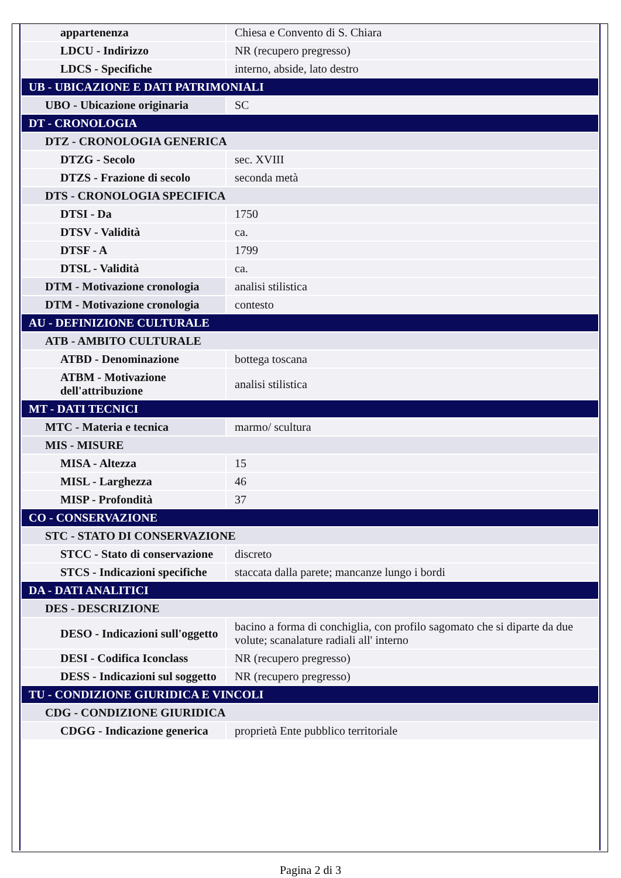| appartenenza | Chiesa e Convento di S. Chiara |
| LDCU - Indirizzo | NR (recupero pregresso) |
| LDCS - Specifiche | interno, abside, lato destro |
| UB - UBICAZIONE E DATI PATRIMONIALI | |
| UBO - Ubicazione originaria | SC |
| DT - CRONOLOGIA | |
| DTZ - CRONOLOGIA GENERICA | |
| DTZG - Secolo | sec. XVIII |
| DTZS - Frazione di secolo | seconda metà |
| DTS - CRONOLOGIA SPECIFICA | |
| DTSI - Da | 1750 |
| DTSV - Validità | ca. |
| DTSF - A | 1799 |
| DTSL - Validità | ca. |
| DTM - Motivazione cronologia | analisi stilistica |
| DTM - Motivazione cronologia | contesto |
| AU - DEFINIZIONE CULTURALE | |
| ATB - AMBITO CULTURALE | |
| ATBD - Denominazione | bottega toscana |
| ATBM - Motivazione dell'attribuzione | analisi stilistica |
| MT - DATI TECNICI | |
| MTC - Materia e tecnica | marmo/ scultura |
| MIS - MISURE | |
| MISA - Altezza | 15 |
| MISL - Larghezza | 46 |
| MISP - Profondità | 37 |
| CO - CONSERVAZIONE | |
| STC - STATO DI CONSERVAZIONE | |
| STCC - Stato di conservazione | discreto |
| STCS - Indicazioni specifiche | staccata dalla parete; mancanze lungo i bordi |
| DA - DATI ANALITICI | |
| DES - DESCRIZIONE | |
| DESO - Indicazioni sull'oggetto | bacino a forma di conchiglia, con profilo sagomato che si diparte da due volute; scanalature radiali all' interno |
| DESI - Codifica Iconclass | NR (recupero pregresso) |
| DESS - Indicazioni sul soggetto | NR (recupero pregresso) |
| TU - CONDIZIONE GIURIDICA E VINCOLI | |
| CDG - CONDIZIONE GIURIDICA | |
| CDGG - Indicazione generica | proprietà Ente pubblico territoriale |
Pagina 2 di 3